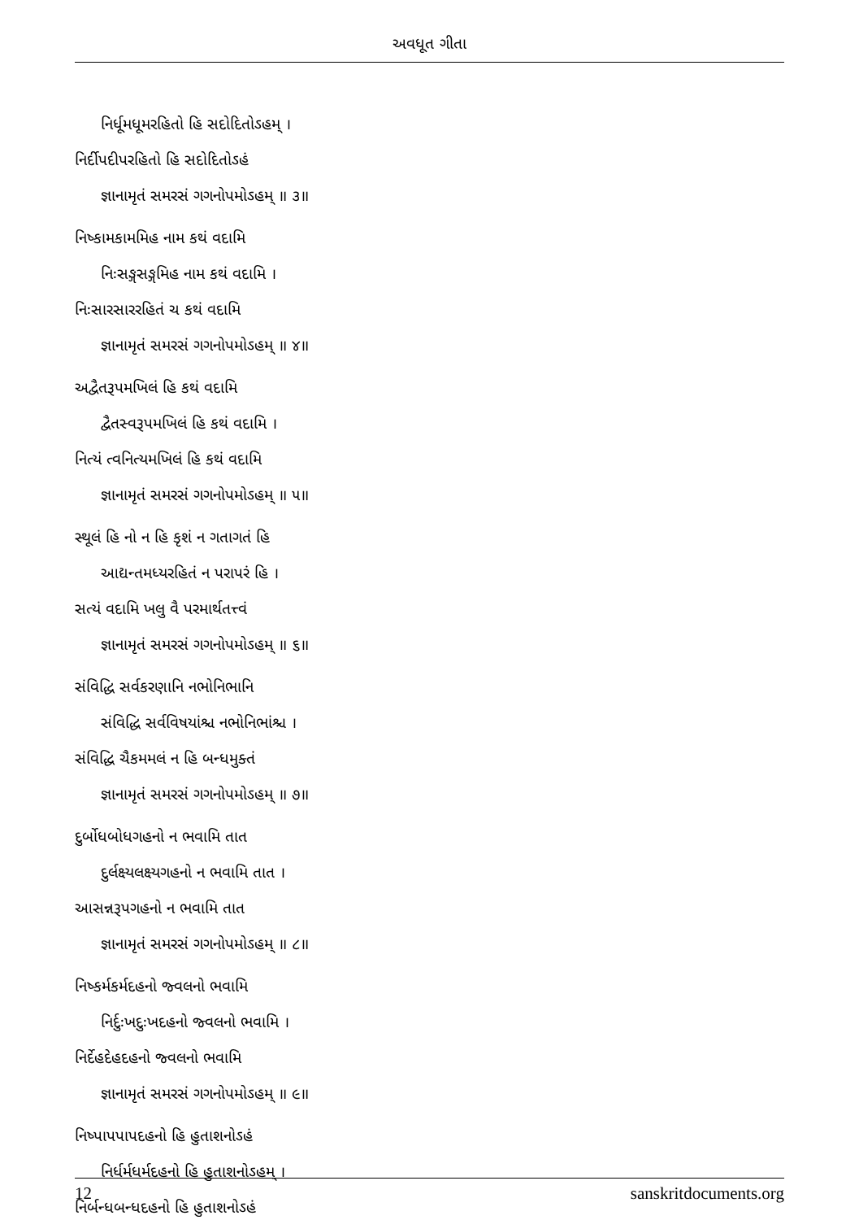અવધૂત ગીતા
નિર્ધૂમધૂમરહિતો હિ સદોદિતોઽહમ્ ।
નિર્દીપદીપરહિતો હિ સદોદિતોઽહં
જ્ઞાનામૃતં સમરસં ગગનોપમોઽહમ્ ॥ ૩॥
નિષ્કામકામમિહ નામ કથં વદામિ
નિઃસઙ્ગસઙ્ગમિહ નામ કથં વદામિ ।
નિઃસારસારરહિતં ચ કથં વદામિ
જ્ઞાનામૃતં સમરસં ગગનોપમોઽહમ્ ॥ ૪॥
અદ્વૈતરૂપમખિલં હિ કથં વદામિ
દ્વૈતસ્વરૂપમખિલં હિ કથં વદામિ ।
નિત્યં ત્વનિત્યમખિલં હિ કથં વદામિ
જ્ઞાનામૃતં સમરસં ગગનોપમોઽહમ્ ॥ ૫॥
સ્થૂલં હિ નો ન હિ કૃશં ન ગતાગતં હિ
આદ્યન્તમધ્યરહિતં ન પરાપરં હિ ।
સત્યં વદામિ ખલુ વૈ પરમાર્થતત્ત્વં
જ્ઞાનામૃતં સમરસં ગગનોપમોઽહમ્ ॥ ૬॥
સંવિદ્ધિ સર્વકરણાનિ નભોનિભાનિ
સંવિદ્ધિ સર્વવિષયાંશ્ચ નભોનિભાંશ્ચ ।
સંવિદ્ધિ ચૈકમમલં ન હિ બન્ધમુક્તં
જ્ઞાનામૃતં સમરસં ગગનોપમોઽહમ્ ॥ ૭॥
દુર્બોધબોધગહનો ન ભવામિ તાત
દુર્લક્ષ્યલક્ષ્યગહનો ન ભવામિ તાત ।
આસન્નરૂપગહનો ન ભવામિ તાત
જ્ઞાનામૃતં સમરસં ગગનોપમોઽહમ્ ॥ ૮॥
નિષ્કર્મકર્મદહનો જ્વલનો ભવામિ
નિર્દુઃખદુઃખદહનો જ્વલનો ભવામિ ।
નિર્દેહદેહદહનો જ્વલનો ભવામિ
જ્ઞાનામૃતં સમરસં ગગનોપમોઽહમ્ ॥ ૯॥
નિષ્પાપપાપદહનો હિ હુતાશનોઽહં
નિર્ધર્મધર્મદહનો હિ હુતાશનોઽહમ્ ।
નિર્બન્ધબન્ધદહનો હિ હુતાશનોઽહં
12 sanskritdocuments.org